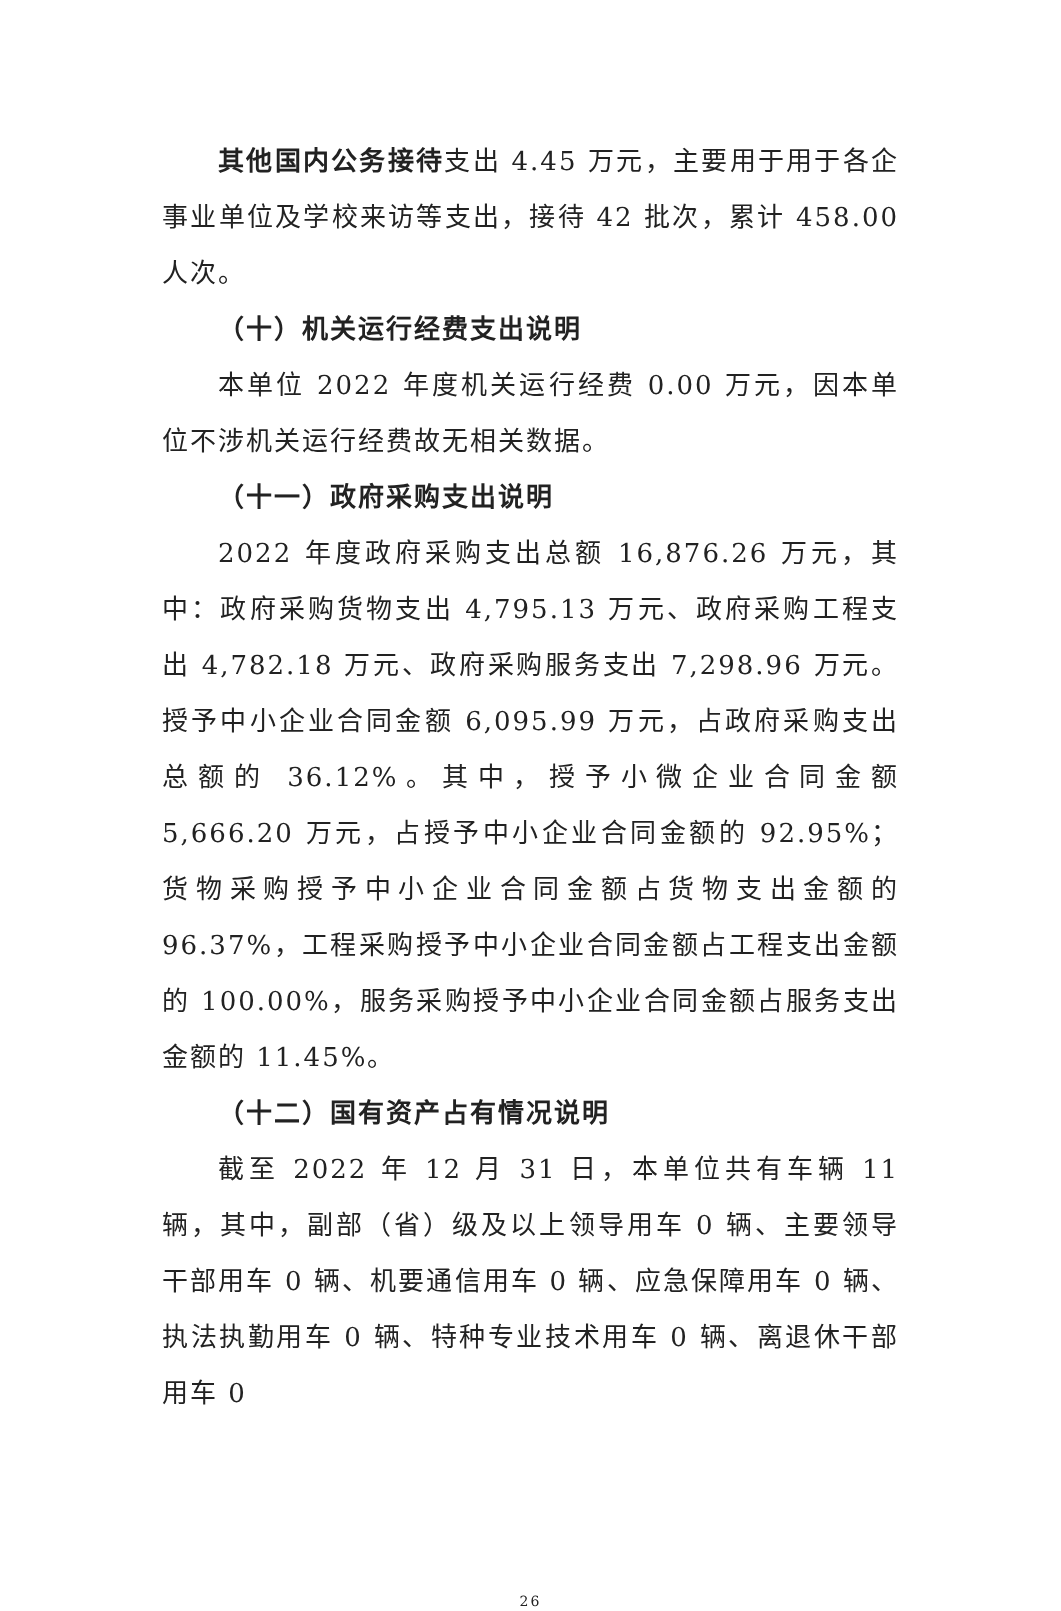其他国内公务接待支出 4.45 万元，主要用于用于各企事业单位及学校来访等支出，接待 42 批次，累计 458.00 人次。
（十）机关运行经费支出说明
本单位 2022 年度机关运行经费 0.00 万元，因本单位不涉机关运行经费故无相关数据。
（十一）政府采购支出说明
2022 年度政府采购支出总额 16,876.26 万元，其中：政府采购货物支出 4,795.13 万元、政府采购工程支出 4,782.18 万元、政府采购服务支出 7,298.96 万元。授予中小企业合同金额 6,095.99 万元，占政府采购支出总额的 36.12%。其中，授予小微企业合同金额 5,666.20 万元，占授予中小企业合同金额的 92.95%；货物采购授予中小企业合同金额占货物支出金额的 96.37%，工程采购授予中小企业合同金额占工程支出金额的 100.00%，服务采购授予中小企业合同金额占服务支出金额的 11.45%。
（十二）国有资产占有情况说明
截至 2022 年 12 月 31 日，本单位共有车辆 11 辆，其中，副部（省）级及以上领导用车 0 辆、主要领导干部用车 0 辆、机要通信用车 0 辆、应急保障用车 0 辆、执法执勤用车 0 辆、特种专业技术用车 0 辆、离退休干部用车 0
26